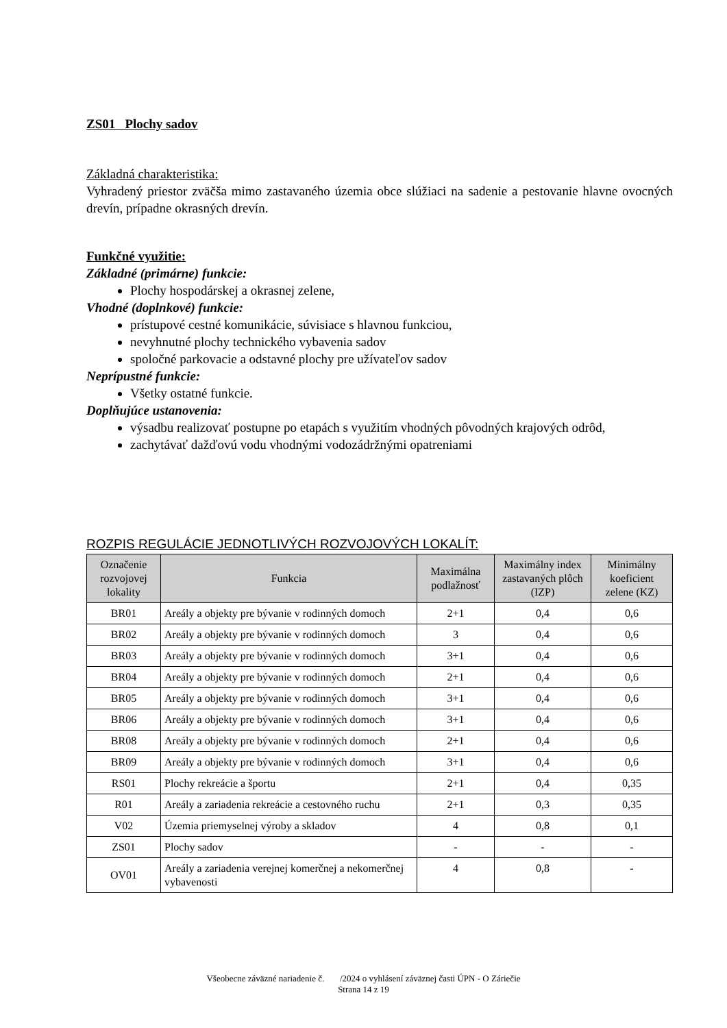ZS01 Plochy sadov
Základná charakteristika:
Vyhradený priestor zväčša mimo zastavaného územia obce slúžiaci na sadenie a pestovanie hlavne ovocných drevín, prípadne okrasných drevín.
Funkčné využitie:
Základné (primárne) funkcie:
Plochy hospodárskej a okrasnej zelene,
Vhodné (doplnkové) funkcie:
prístupové cestné komunikácie, súvisiace s hlavnou funkciou,
nevyhnutné plochy technického vybavenia sadov
spoločné parkovacie a odstavné plochy pre užívateľov sadov
Neprípustné funkcie:
Všetky ostatné funkcie.
Doplňujúce ustanovenia:
výsadbu realizovať postupne po etapách s využitím vhodných pôvodných krajových odrôd,
zachytávať dažďovú vodu vhodnými vodozádržnými opatreniami
ROZPIS REGULÁCIE JEDNOTLIVÝCH ROZVOJOVÝCH LOKALÍT:
| Označenie rozvojovej lokality | Funkcia | Maximálna podlažnosť | Maximálny index zastavaných plôch (IZP) | Minimálny koeficient zelene (KZ) |
| --- | --- | --- | --- | --- |
| BR01 | Areály a objekty pre bývanie v rodinných domoch | 2+1 | 0,4 | 0,6 |
| BR02 | Areály a objekty pre bývanie v rodinných domoch | 3 | 0,4 | 0,6 |
| BR03 | Areály a objekty pre bývanie v rodinných domoch | 3+1 | 0,4 | 0,6 |
| BR04 | Areály a objekty pre bývanie v rodinných domoch | 2+1 | 0,4 | 0,6 |
| BR05 | Areály a objekty pre bývanie v rodinných domoch | 3+1 | 0,4 | 0,6 |
| BR06 | Areály a objekty pre bývanie v rodinných domoch | 3+1 | 0,4 | 0,6 |
| BR08 | Areály a objekty pre bývanie v rodinných domoch | 2+1 | 0,4 | 0,6 |
| BR09 | Areály a objekty pre bývanie v rodinných domoch | 3+1 | 0,4 | 0,6 |
| RS01 | Plochy rekreácie a športu | 2+1 | 0,4 | 0,35 |
| R01 | Areály a zariadenia rekreácie a cestovného ruchu | 2+1 | 0,3 | 0,35 |
| V02 | Územia priemyselnej výroby a skladov | 4 | 0,8 | 0,1 |
| ZS01 | Plochy sadov | - | - | - |
| OV01 | Areály a zariadenia verejnej komerčnej a nekomerčnej vybavenosti | 4 | 0,8 | - |
Všeobecne záväzné nariadenie č. /2024 o vyhlásení záväznej časti ÚPN - O Záriečie
Strana 14 z 19